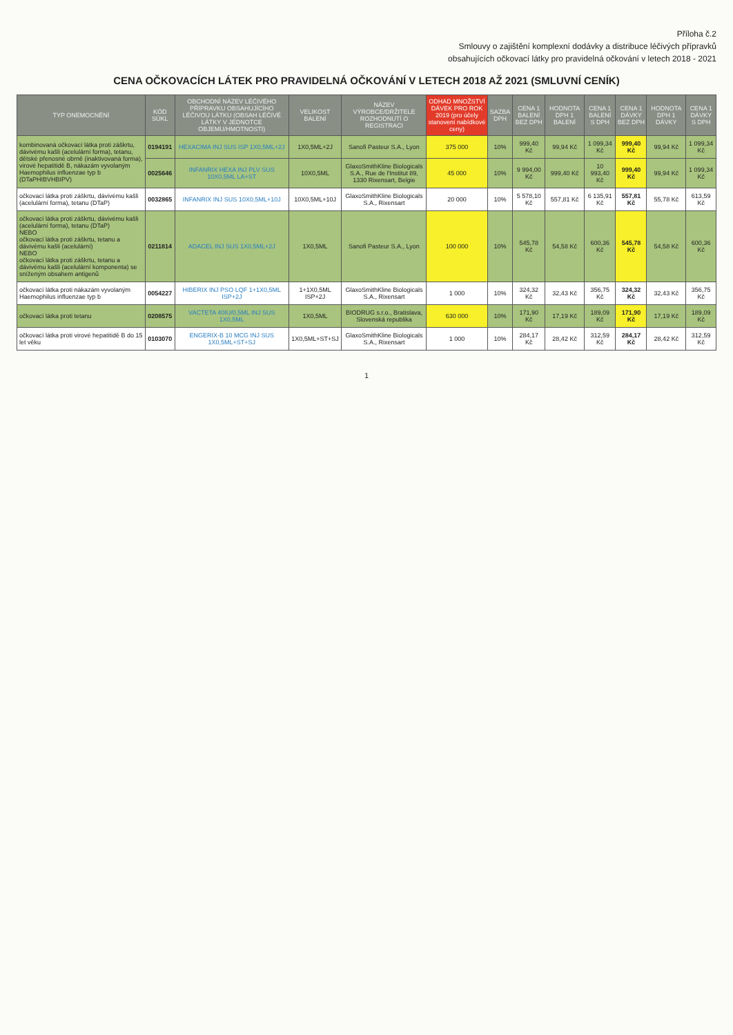Příloha č.2
Smlouvy o zajištění komplexní dodávky a distribuce léčivých přípravků
obsahujících očkovací látky pro pravidelná očkování v letech 2018 - 2021
CENA OČKOVACÍCH LÁTEK PRO PRAVIDELNÁ OČKOVÁNÍ V LETECH 2018 AŽ 2021 (SMLUVNÍ CENÍK)
| TYP ONEMOCNĚNÍ | KÓD SÚKL | OBCHODNÍ NÁZEV LÉČIVÉHO PŘÍPRAVKU OBSAHUJÍCÍHO LÉČIVOU LÁTKU (OBSAH LÉČIVÉ LÁTKY V JEDNOTCE OBJEMU/HMOTNOSTI) | VELIKOST BALENÍ | NÁZEV VÝROBCE/DRŽITELE ROZHODNUTÍ O REGISTRACI | ODHAD MNOŽSTVÍ DÁVEK PRO ROK 2019 (pro účely stanovení nabídkové ceny) | SAZBA DPH | CENA 1 BALENÍ BEZ DPH | HODNOTA DPH 1 BALENÍ | CENA 1 BALENÍ S DPH | CENA 1 DÁVKY BEZ DPH | HODNOTA DPH 1 DÁVKY | CENA 1 DÁVKY S DPH |
| --- | --- | --- | --- | --- | --- | --- | --- | --- | --- | --- | --- | --- |
| kombinovaná očkovací látka proti záškrtu, dávivému kašli (acelulární forma), tetanu, dětské přenosné obrně (inaktivovaná forma), virové hepatitidě B, nákazám vyvolaným Haemophilus influenzae typ b (DTaPHIBVHBIPV) | 0194191 | HEXACIMA INJ SUS ISP 1X0,5ML+2J | 1X0,5ML+2J | Sanofi Pasteur S.A., Lyon | 375 000 | 10% | 999,40 Kč | 99,94 Kč | 1 099,34 Kč | 999,40 Kč | 99,94 Kč | 1 099,34 Kč |
| | 0025646 | INFANRIX HEXA INJ PLV SUS 10X0,5ML LA+ST | 10X0,5ML | GlaxoSmithKline Biologicals S.A., Rue de l'Institut 89, 1330 Rixensart, Belgie | 45 000 | 10% | 9 994,00 Kč | 999,40 Kč | 10 993,40 Kč | 999,40 Kč | 99,94 Kč | 1 099,34 Kč |
| očkovací látka proti záškrtu, dávivému kašli (acelulární forma), tetanu (DTaP) | 0032865 | INFANRIX INJ SUS 10X0,5ML+10J | 10X0,5ML+10J | GlaxoSmithKline Biologicals S.A., Rixensart | 20 000 | 10% | 5 578,10 Kč | 557,81 Kč | 6 135,91 Kč | 557,81 Kč | 55,78 Kč | 613,59 Kč |
| očkovací látka proti záškrtu, dávivému kašli (acelulární forma), tetanu (DTaP) NEBO očkovací látka proti záškrtu, tetanu a dávivému kašli (acelulární) NEBO očkovací látka proti záškrtu, tetanu a dávivému kašli (acelulární komponenta) se sníženým obsahem antigenů | 0211814 | ADACEL INJ SUS 1X0,5ML+2J | 1X0,5ML | Sanofi Pasteur S.A., Lyon | 100 000 | 10% | 545,78 Kč | 54,58 Kč | 600,36 Kč | 545,78 Kč | 54,58 Kč | 600,36 Kč |
| očkovací látka proti nákazám vyvolaným Haemophilus influenzae typ b | 0054227 | HIBERIX INJ PSO LQF 1+1X0,5ML ISP+2J | 1+1X0,5ML ISP+2J | GlaxoSmithKline Biologicals S.A., Rixensart | 1 000 | 10% | 324,32 Kč | 32,43 Kč | 356,75 Kč | 324,32 Kč | 32,43 Kč | 356,75 Kč |
| očkovací látka proti tetanu | 0208575 | VACTETA 40IU/0,5ML INJ SUS 1X0,5ML | 1X0,5ML | BIODRUG s.r.o., Bratislava, Slovenská republika | 630 000 | 10% | 171,90 Kč | 17,19 Kč | 189,09 Kč | 171,90 Kč | 17,19 Kč | 189,09 Kč |
| očkovací látka proti virové hepatitidě B do 15 let věku | 0103070 | ENGERIX-B 10 MCG INJ SUS 1X0,5ML+ST+SJ | 1X0,5ML+ST+SJ | GlaxoSmithKline Biologicals S.A., Rixensart | 1 000 | 10% | 284,17 Kč | 28,42 Kč | 312,59 Kč | 284,17 Kč | 28,42 Kč | 312,59 Kč |
1